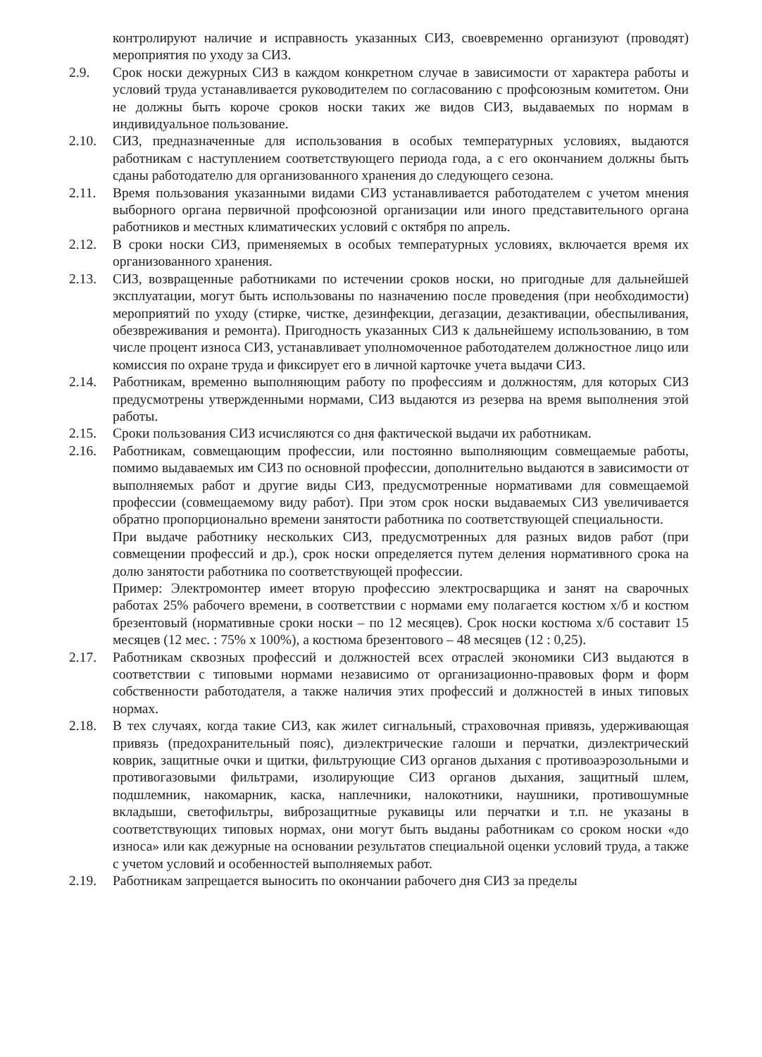контролируют наличие и исправность указанных СИЗ, своевременно организуют (проводят) мероприятия по уходу за СИЗ.
2.9. Срок носки дежурных СИЗ в каждом конкретном случае в зависимости от характера работы и условий труда устанавливается руководителем по согласованию с профсоюзным комитетом. Они не должны быть короче сроков носки таких же видов СИЗ, выдаваемых по нормам в индивидуальное пользование.
2.10. СИЗ, предназначенные для использования в особых температурных условиях, выдаются работникам с наступлением соответствующего периода года, а с его окончанием должны быть сданы работодателю для организованного хранения до следующего сезона.
2.11. Время пользования указанными видами СИЗ устанавливается работодателем с учетом мнения выборного органа первичной профсоюзной организации или иного представительного органа работников и местных климатических условий с октября по апрель.
2.12. В сроки носки СИЗ, применяемых в особых температурных условиях, включается время их организованного хранения.
2.13. СИЗ, возвращенные работниками по истечении сроков носки, но пригодные для дальнейшей эксплуатации, могут быть использованы по назначению после проведения (при необходимости) мероприятий по уходу (стирке, чистке, дезинфекции, дегазации, дезактивации, обеспыливания, обезвреживания и ремонта). Пригодность указанных СИЗ к дальнейшему использованию, в том числе процент износа СИЗ, устанавливает уполномоченное работодателем должностное лицо или комиссия по охране труда и фиксирует его в личной карточке учета выдачи СИЗ.
2.14. Работникам, временно выполняющим работу по профессиям и должностям, для которых СИЗ предусмотрены утвержденными нормами, СИЗ выдаются из резерва на время выполнения этой работы.
2.15. Сроки пользования СИЗ исчисляются со дня фактической выдачи их работникам.
2.16. Работникам, совмещающим профессии, или постоянно выполняющим совмещаемые работы, помимо выдаваемых им СИЗ по основной профессии, дополнительно выдаются в зависимости от выполняемых работ и другие виды СИЗ, предусмотренные нормативами для совмещаемой профессии (совмещаемому виду работ). При этом срок носки выдаваемых СИЗ увеличивается обратно пропорционально времени занятости работника по соответствующей специальности.
При выдаче работнику нескольких СИЗ, предусмотренных для разных видов работ (при совмещении профессий и др.), срок носки определяется путем деления нормативного срока на долю занятости работника по соответствующей профессии.
Пример: Электромонтер имеет вторую профессию электросварщика и занят на сварочных работах 25% рабочего времени, в соответствии с нормами ему полагается костюм х/б и костюм брезентовый (нормативные сроки носки – по 12 месяцев). Срок носки костюма х/б составит 15 месяцев (12 мес. : 75% х 100%), а костюма брезентового – 48 месяцев (12 : 0,25).
2.17. Работникам сквозных профессий и должностей всех отраслей экономики СИЗ выдаются в соответствии с типовыми нормами независимо от организационно-правовых форм и форм собственности работодателя, а также наличия этих профессий и должностей в иных типовых нормах.
2.18. В тех случаях, когда такие СИЗ, как жилет сигнальный, страховочная привязь, удерживающая привязь (предохранительный пояс), диэлектрические галоши и перчатки, диэлектрический коврик, защитные очки и щитки, фильтрующие СИЗ органов дыхания с противоаэрозольными и противогазовыми фильтрами, изолирующие СИЗ органов дыхания, защитный шлем, подшлемник, накомарник, каска, наплечники, налокотники, наушники, противошумные вкладыши, светофильтры, виброзащитные рукавицы или перчатки и т.п. не указаны в соответствующих типовых нормах, они могут быть выданы работникам со сроком носки «до износа» или как дежурные на основании результатов специальной оценки условий труда, а также с учетом условий и особенностей выполняемых работ.
2.19. Работникам запрещается выносить по окончании рабочего дня СИЗ за пределы